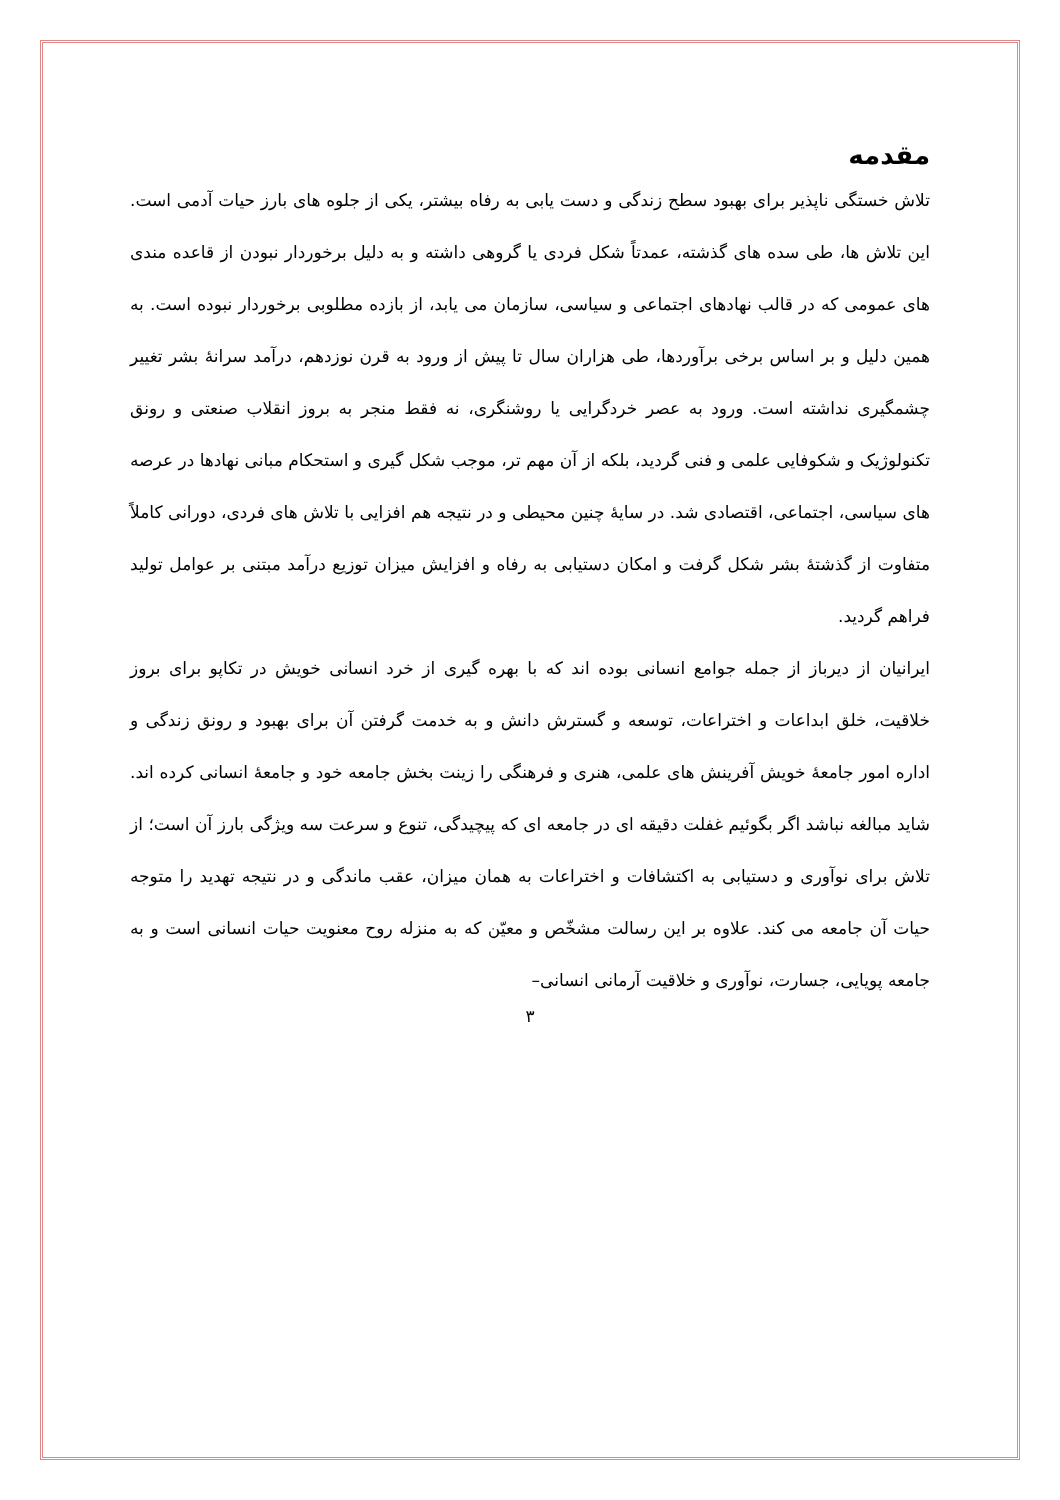مقدمه
تلاش خستگی ناپذیر برای بهبود سطح زندگی و دست یابی به رفاه بیشتر، یکی از جلوه های بارز حیات آدمی است. این تلاش ها، طی سده های گذشته، عمدتاً شکل فردی یا گروهی داشته و به دلیل برخوردار نبودن از قاعده مندی های عمومی که در قالب نهادهای اجتماعی و سیاسی، سازمان می یابد، از بازده مطلوبی برخوردار نبوده است. به همین دلیل و بر اساس برخی برآوردها، طی هزاران سال تا پیش از ورود به قرن نوزدهم، درآمد سرانهٔ بشر تغییر چشمگیری نداشته است. ورود به عصر خردگرایی یا روشنگری، نه فقط منجر به بروز انقلاب صنعتی و رونق تکنولوژیک و شکوفایی علمی و فنی گردید، بلکه از آن مهم تر، موجب شکل گیری و استحکام مبانی نهادها در عرصه های سیاسی، اجتماعی، اقتصادی شد. در سایهٔ چنین محیطی و در نتیجه هم افزایی با تلاش های فردی، دورانی کاملاً متفاوت از گذشتهٔ بشر شکل گرفت و امکان دستیابی به رفاه و افزایش میزان توزیع درآمد مبتنی بر عوامل تولید فراهم گردید.
ایرانیان از دیرباز از جمله جوامع انسانی بوده اند که با بهره گیری از خرد انسانی خویش در تکاپو برای بروز خلاقیت، خلق ابداعات و اختراعات، توسعه و گسترش دانش و به خدمت گرفتن آن برای بهبود و رونق زندگی و اداره امور جامعهٔ خویش آفرینش های علمی، هنری و فرهنگی را زینت بخش جامعه خود و جامعهٔ انسانی کرده اند. شاید مبالغه نباشد اگر بگوئیم غفلت دقیقه ای در جامعه ای که پیچیدگی، تنوع و سرعت سه ویژگی بارز آن است؛ از تلاش برای نوآوری و دستیابی به اکتشافات و اختراعات به همان میزان، عقب ماندگی و در نتیجه تهدید را متوجه حیات آن جامعه می کند. علاوه بر این رسالت مشخّص و معیّن که به منزله روح معنویت حیات انسانی است و به جامعه پویایی، جسارت، نوآوری و خلاقیت آرمانی انسانی–
۳